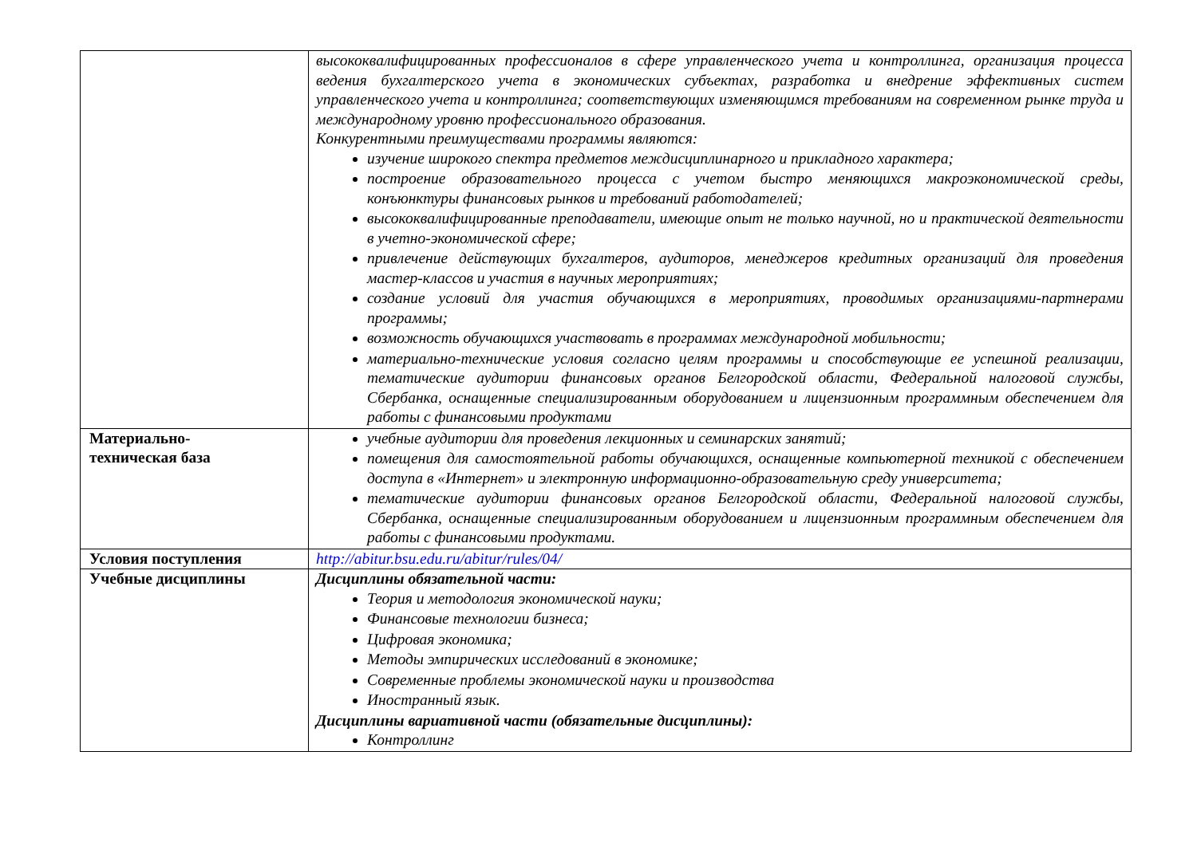| | высококвалифицированных профессионалов в сфере управленческого учета и контроллинга, организация процесса ведения бухгалтерского учета в экономических субъектах, разработка и внедрение эффективных систем управленческого учета и контроллинга; соответствующих изменяющимся требованиям на современном рынке труда и международному уровню профессионального образования. Конкурентными преимуществами программы являются: изучение широкого спектра предметов междисциплинарного и прикладного характера; построение образовательного процесса с учетом быстро меняющихся макроэкономической среды, конъюнктуры финансовых рынков и требований работодателей; высококвалифицированные преподаватели, имеющие опыт не только научной, но и практической деятельности в учетно-экономической сфере; привлечение действующих бухгалтеров, аудиторов, менеджеров кредитных организаций для проведения мастер-классов и участия в научных мероприятиях; создание условий для участия обучающихся в мероприятиях, проводимых организациями-партнерами программы; возможность обучающихся участвовать в программах международной мобильности; материально-технические условия согласно целям программы и способствующие ее успешной реализации, тематические аудитории финансовых органов Белгородской области, Федеральной налоговой службы, Сбербанка, оснащенные специализированным оборудованием и лицензионным программным обеспечением для работы с финансовыми продуктами |
| Материально- техническая база | учебные аудитории для проведения лекционных и семинарских занятий; помещения для самостоятельной работы обучающихся, оснащенные компьютерной техникой с обеспечением доступа в «Интернет» и электронную информационно-образовательную среду университета; тематические аудитории финансовых органов Белгородской области, Федеральной налоговой службы, Сбербанка, оснащенные специализированным оборудованием и лицензионным программным обеспечением для работы с финансовыми продуктами. |
| Условия поступления | http://abitur.bsu.edu.ru/abitur/rules/04/ |
| Учебные дисциплины | Дисциплины обязательной части: Теория и методология экономической науки; Финансовые технологии бизнеса; Цифровая экономика; Методы эмпирических исследований в экономике; Современные проблемы экономической науки и производства Иностранный язык. Дисциплины вариативной части (обязательные дисциплины): Контроллинг |